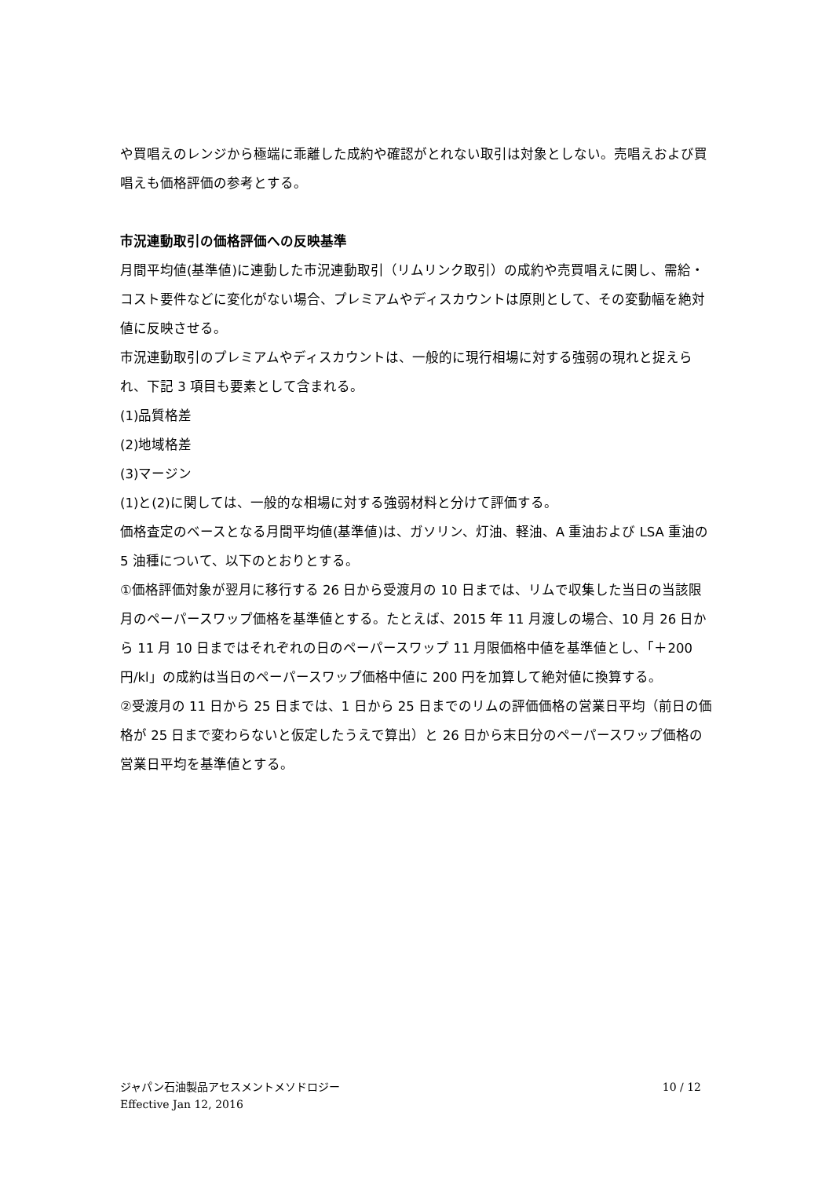や買唱えのレンジから極端に乖離した成約や確認がとれない取引は対象としない。売唱えおよび買唱えも価格評価の参考とする。
市況連動取引の価格評価への反映基準
月間平均値(基準値)に連動した市況連動取引（リムリンク取引）の成約や売買唱えに関し、需給・コスト要件などに変化がない場合、プレミアムやディスカウントは原則として、その変動幅を絶対値に反映させる。
市況連動取引のプレミアムやディスカウントは、一般的に現行相場に対する強弱の現れと捉えられ、下記 3 項目も要素として含まれる。
(1)品質格差
(2)地域格差
(3)マージン
(1)と(2)に関しては、一般的な相場に対する強弱材料と分けて評価する。
価格査定のベースとなる月間平均値(基準値)は、ガソリン、灯油、軽油、A 重油および LSA 重油の 5 油種について、以下のとおりとする。
①価格評価対象が翌月に移行する 26 日から受渡月の 10 日までは、リムで収集した当日の当該限月のペーパースワップ価格を基準値とする。たとえば、2015 年 11 月渡しの場合、10 月 26 日から 11 月 10 日まではそれぞれの日のペーパースワップ 11 月限価格中値を基準値とし、「＋200 円/kl」の成約は当日のペーパースワップ価格中値に 200 円を加算して絶対値に換算する。
②受渡月の 11 日から 25 日までは、1 日から 25 日までのリムの評価価格の営業日平均（前日の価格が 25 日まで変わらないと仮定したうえで算出）と 26 日から末日分のペーパースワップ価格の営業日平均を基準値とする。
ジャパン石油製品アセスメントメソドロジー
Effective Jan 12, 2016
10 / 12